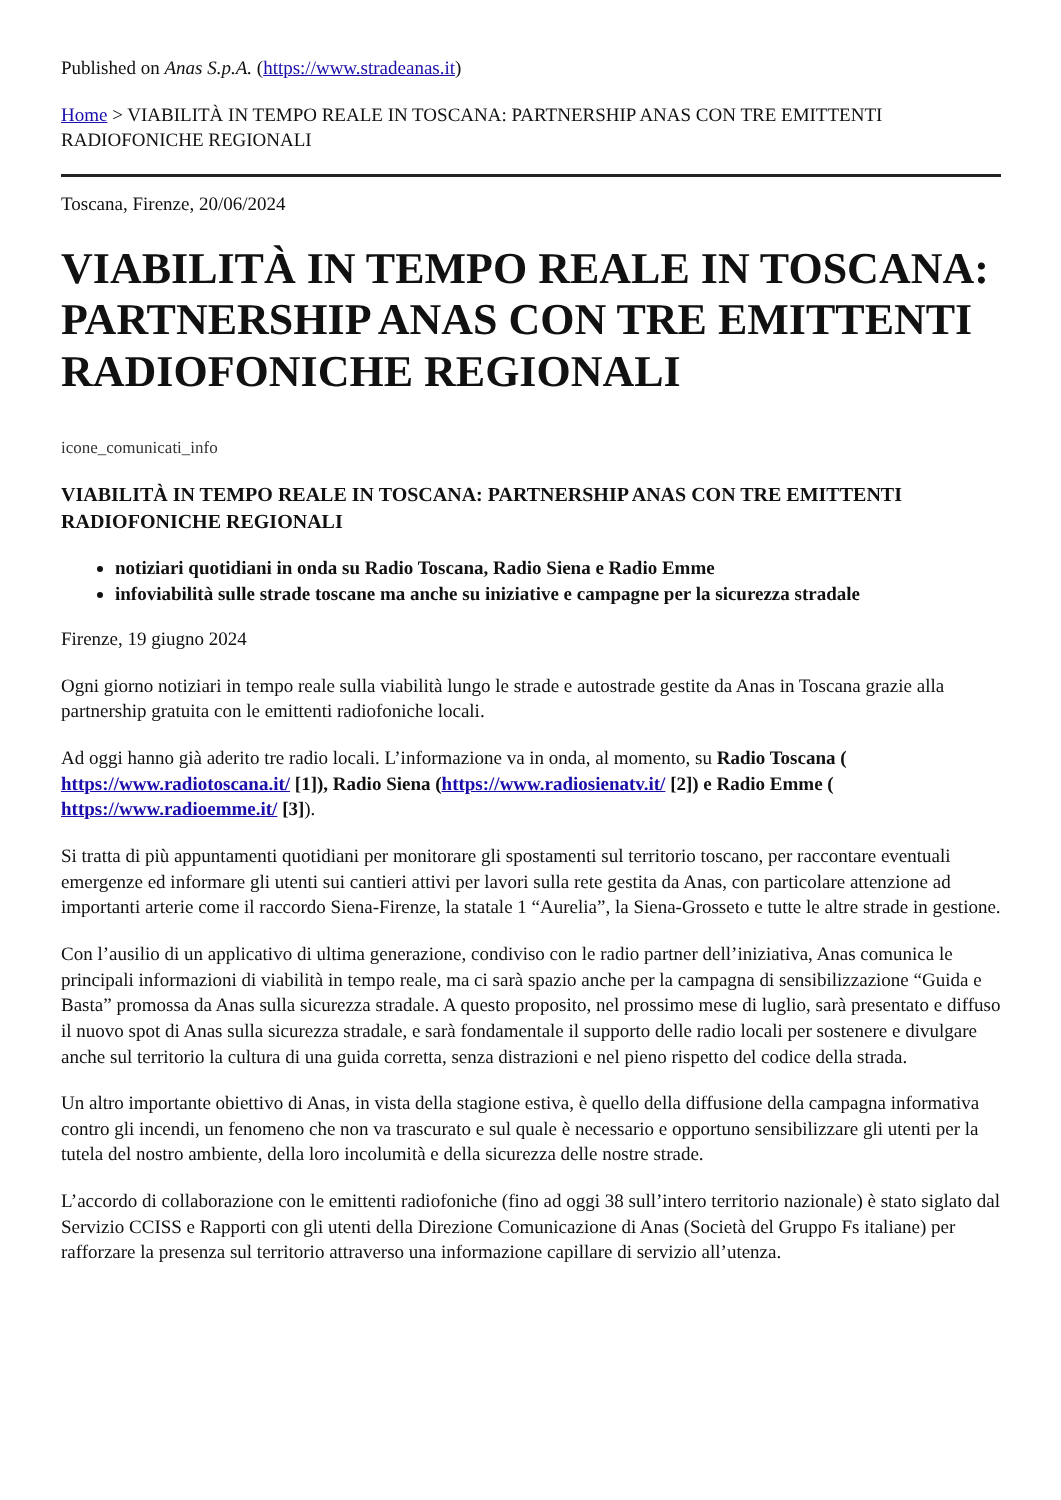Published on Anas S.p.A. (https://www.stradeanas.it)
Home > VIABILITÀ IN TEMPO REALE IN TOSCANA: PARTNERSHIP ANAS CON TRE EMITTENTI RADIOFONICHE REGIONALI
Toscana, Firenze, 20/06/2024
VIABILITÀ IN TEMPO REALE IN TOSCANA: PARTNERSHIP ANAS CON TRE EMITTENTI RADIOFONICHE REGIONALI
icone_comunicati_info
VIABILITÀ IN TEMPO REALE IN TOSCANA: PARTNERSHIP ANAS CON TRE EMITTENTI RADIOFONICHE REGIONALI
notiziari quotidiani in onda su Radio Toscana, Radio Siena e Radio Emme
infoviabilità sulle strade toscane ma anche su iniziative e campagne per la sicurezza stradale
Firenze, 19 giugno 2024
Ogni giorno notiziari in tempo reale sulla viabilità lungo le strade e autostrade gestite da Anas in Toscana grazie alla partnership gratuita con le emittenti radiofoniche locali.
Ad oggi hanno già aderito tre radio locali. L’informazione va in onda, al momento, su Radio Toscana ( https://www.radiotoscana.it/ [1]), Radio Siena (https://www.radiosienatv.it/ [2]) e Radio Emme ( https://www.radioemme.it/ [3]).
Si tratta di più appuntamenti quotidiani per monitorare gli spostamenti sul territorio toscano, per raccontare eventuali emergenze ed informare gli utenti sui cantieri attivi per lavori sulla rete gestita da Anas, con particolare attenzione ad importanti arterie come il raccordo Siena-Firenze, la statale 1 “Aurelia”, la Siena-Grosseto e tutte le altre strade in gestione.
Con l’ausilio di un applicativo di ultima generazione, condiviso con le radio partner dell’iniziativa, Anas comunica le principali informazioni di viabilità in tempo reale, ma ci sarà spazio anche per la campagna di sensibilizzazione “Guida e Basta” promossa da Anas sulla sicurezza stradale. A questo proposito, nel prossimo mese di luglio, sarà presentato e diffuso il nuovo spot di Anas sulla sicurezza stradale, e sarà fondamentale il supporto delle radio locali per sostenere e divulgare anche sul territorio la cultura di una guida corretta, senza distrazioni e nel pieno rispetto del codice della strada.
Un altro importante obiettivo di Anas, in vista della stagione estiva, è quello della diffusione della campagna informativa contro gli incendi, un fenomeno che non va trascurato e sul quale è necessario e opportuno sensibilizzare gli utenti per la tutela del nostro ambiente, della loro incolumità e della sicurezza delle nostre strade.
L’accordo di collaborazione con le emittenti radiofoniche (fino ad oggi 38 sull’intero territorio nazionale) è stato siglato dal Servizio CCISS e Rapporti con gli utenti della Direzione Comunicazione di Anas (Società del Gruppo Fs italiane) per rafforzare la presenza sul territorio attraverso una informazione capillare di servizio all’utenza.